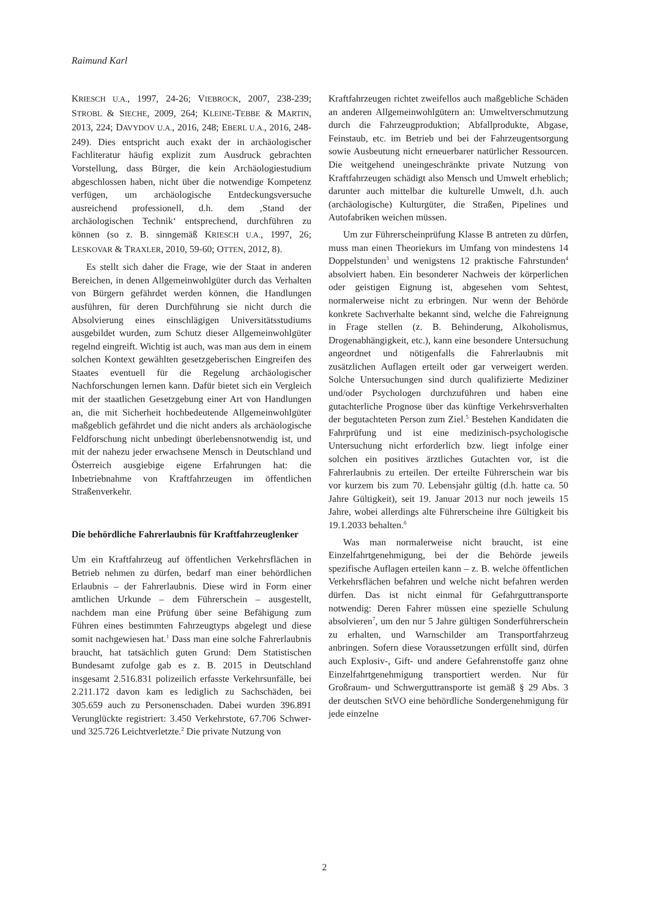Raimund Karl
KRIESCH U.A., 1997, 24-26; VIEBROCK, 2007, 238-239; STROBL & SIECHE, 2009, 264; KLEINE-TEBBE & MARTIN, 2013, 224; DAVYDOV U.A., 2016, 248; EBERL U.A., 2016, 248-249). Dies entspricht auch exakt der in archäologischer Fachliteratur häufig explizit zum Ausdruck gebrachten Vorstellung, dass Bürger, die kein Archäologiestudium abgeschlossen haben, nicht über die notwendige Kompetenz verfügen, um archäologische Entdeckungsversuche ausreichend professionell, d.h. dem ‚Stand der archäologischen Technik‘ entsprechend, durchführen zu können (so z. B. sinngemäß KRIESCH U.A., 1997, 26; LESKOVAR & TRAXLER, 2010, 59-60; OTTEN, 2012, 8).
Es stellt sich daher die Frage, wie der Staat in anderen Bereichen, in denen Allgemeinwohlgüter durch das Verhalten von Bürgern gefährdet werden können, die Handlungen ausführen, für deren Durchführung sie nicht durch die Absolvierung eines einschlägigen Universitätsstudiums ausgebildet wurden, zum Schutz dieser Allgemeinwohlgüter regelnd eingreift. Wichtig ist auch, was man aus dem in einem solchen Kontext gewählten gesetzgeberischen Eingreifen des Staates eventuell für die Regelung archäologischer Nachforschungen lernen kann. Dafür bietet sich ein Vergleich mit der staatlichen Gesetzgebung einer Art von Handlungen an, die mit Sicherheit hochbedeutende Allgemeinwohlgüter maßgeblich gefährdet und die nicht anders als archäologische Feldforschung nicht unbedingt überlebensnotwendig ist, und mit der nahezu jeder erwachsene Mensch in Deutschland und Österreich ausgiebige eigene Erfahrungen hat: die Inbetriebnahme von Kraftfahrzeugen im öffentlichen Straßenverkehr.
Die behördliche Fahrerlaubnis für Kraftfahrzeuglenker
Um ein Kraftfahrzeug auf öffentlichen Verkehrsflächen in Betrieb nehmen zu dürfen, bedarf man einer behördlichen Erlaubnis – der Fahrerlaubnis. Diese wird in Form einer amtlichen Urkunde – dem Führerschein – ausgestellt, nachdem man eine Prüfung über seine Befähigung zum Führen eines bestimmten Fahrzeugtyps abgelegt und diese somit nachgewiesen hat.<sup>1</sup> Dass man eine solche Fahrerlaubnis braucht, hat tatsächlich guten Grund: Dem Statistischen Bundesamt zufolge gab es z. B. 2015 in Deutschland insgesamt 2.516.831 polizeilich erfasste Verkehrsunfälle, bei 2.211.172 davon kam es lediglich zu Sachschäden, bei 305.659 auch zu Personenschaden. Dabei wurden 396.891 Verunglückte registriert: 3.450 Verkehrstote, 67.706 Schwer- und 325.726 Leichtverletzte.<sup>2</sup> Die private Nutzung von
Kraftfahrzeugen richtet zweifellos auch maßgebliche Schäden an anderen Allgemeinwohlgütern an: Umweltverschmutzung durch die Fahrzeugproduktion; Abfallprodukte, Abgase, Feinstaub, etc. im Betrieb und bei der Fahrzeugentsorgung sowie Ausbeutung nicht erneuerbarer natürlicher Ressourcen. Die weitgehend uneingeschränkte private Nutzung von Kraftfahrzeugen schädigt also Mensch und Umwelt erheblich; darunter auch mittelbar die kulturelle Umwelt, d.h. auch (archäologische) Kulturgüter, die Straßen, Pipelines und Autofabriken weichen müssen.
Um zur Führerscheinprüfung Klasse B antreten zu dürfen, muss man einen Theoriekurs im Umfang von mindestens 14 Doppelstunden<sup>3</sup> und wenigstens 12 praktische Fahrstunden<sup>4</sup> absolviert haben. Ein besonderer Nachweis der körperlichen oder geistigen Eignung ist, abgesehen vom Sehtest, normalerweise nicht zu erbringen. Nur wenn der Behörde konkrete Sachverhalte bekannt sind, welche die Fahreignung in Frage stellen (z. B. Behinderung, Alkoholismus, Drogenabhängigkeit, etc.), kann eine besondere Untersuchung angeordnet und nötigenfalls die Fahrerlaubnis mit zusätzlichen Auflagen erteilt oder gar verweigert werden. Solche Untersuchungen sind durch qualifizierte Mediziner und/oder Psychologen durchzuführen und haben eine gutachterliche Prognose über das künftige Verkehrsverhalten der begutachteten Person zum Ziel.<sup>5</sup> Bestehen Kandidaten die Fahrprüfung und ist eine medizinisch-psychologische Untersuchung nicht erforderlich bzw. liegt infolge einer solchen ein positives ärztliches Gutachten vor, ist die Fahrerlaubnis zu erteilen. Der erteilte Führerschein war bis vor kurzem bis zum 70. Lebensjahr gültig (d.h. hatte ca. 50 Jahre Gültigkeit), seit 19. Januar 2013 nur noch jeweils 15 Jahre, wobei allerdings alte Führerscheine ihre Gültigkeit bis 19.1.2033 behalten.<sup>6</sup>
Was man normalerweise nicht braucht, ist eine Einzelfahrtgenehmigung, bei der die Behörde jeweils spezifische Auflagen erteilen kann – z. B. welche öffentlichen Verkehrsflächen befahren und welche nicht befahren werden dürfen. Das ist nicht einmal für Gefahrguttransporte notwendig: Deren Fahrer müssen eine spezielle Schulung absolvieren<sup>7</sup>, um den nur 5 Jahre gültigen Sonderführerschein zu erhalten, und Warnschilder am Transportfahrzeug anbringen. Sofern diese Voraussetzungen erfüllt sind, dürfen auch Explosiv-, Gift- und andere Gefahrenstoffe ganz ohne Einzelfahrtgenehmigung transportiert werden. Nur für Großraum- und Schwerguttransporte ist gemäß § 29 Abs. 3 der deutschen StVO eine behördliche Sondergenehmigung für jede einzelne
2